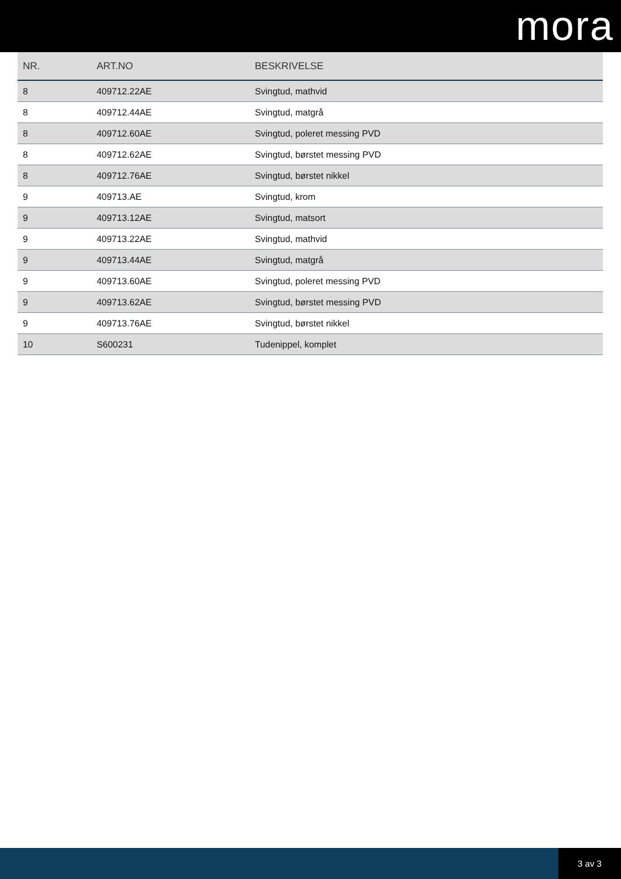mora
| NR. | ART.NO | BESKRIVELSE |
| --- | --- | --- |
| 8 | 409712.22AE | Svingtud, mathvid |
| 8 | 409712.44AE | Svingtud, matgrå |
| 8 | 409712.60AE | Svingtud, poleret messing PVD |
| 8 | 409712.62AE | Svingtud, børstet messing PVD |
| 8 | 409712.76AE | Svingtud, børstet nikkel |
| 9 | 409713.AE | Svingtud, krom |
| 9 | 409713.12AE | Svingtud, matsort |
| 9 | 409713.22AE | Svingtud, mathvid |
| 9 | 409713.44AE | Svingtud, matgrå |
| 9 | 409713.60AE | Svingtud, poleret messing PVD |
| 9 | 409713.62AE | Svingtud, børstet messing PVD |
| 9 | 409713.76AE | Svingtud, børstet nikkel |
| 10 | S600231 | Tudenippel, komplet |
3 av 3